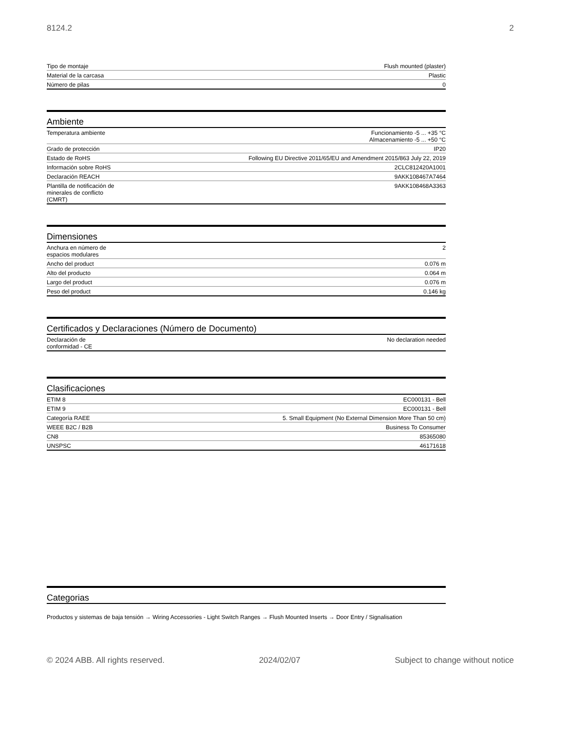8124.2 2
| Tipo de montaje | Flush mounted (plaster) |
| Material de la carcasa | Plastic |
| Número de pilas | 0 |
Ambiente
| Temperatura ambiente | Funcionamiento -5 ... +35 °C Almacenamiento -5 ... +50 °C |
| Grado de protección | IP20 |
| Estado de RoHS | Following EU Directive 2011/65/EU and Amendment 2015/863 July 22, 2019 |
| Información sobre RoHS | 2CLC812420A1001 |
| Declaración REACH | 9AKK108467A7464 |
| Plantilla de notificación de minerales de conflicto (CMRT) | 9AKK108468A3363 |
Dimensiones
| Anchura en número de espacios modulares | 2 |
| Ancho del product | 0.076 m |
| Alto del producto | 0.064 m |
| Largo del product | 0.076 m |
| Peso del product | 0.146 kg |
Certificados y Declaraciones (Número de Documento)
| Declaración de conformidad - CE | No declaration needed |
Clasificaciones
| ETIM 8 | EC000131 - Bell |
| ETIM 9 | EC000131 - Bell |
| Categoría RAEE | 5. Small Equipment (No External Dimension More Than 50 cm) |
| WEEE B2C / B2B | Business To Consumer |
| CN8 | 85365080 |
| UNSPSC | 46171618 |
Categorias
Productos y sistemas de baja tensión → Wiring Accessories - Light Switch Ranges → Flush Mounted Inserts → Door Entry / Signalisation
© 2024 ABB. All rights reserved. 2024/02/07 Subject to change without notice